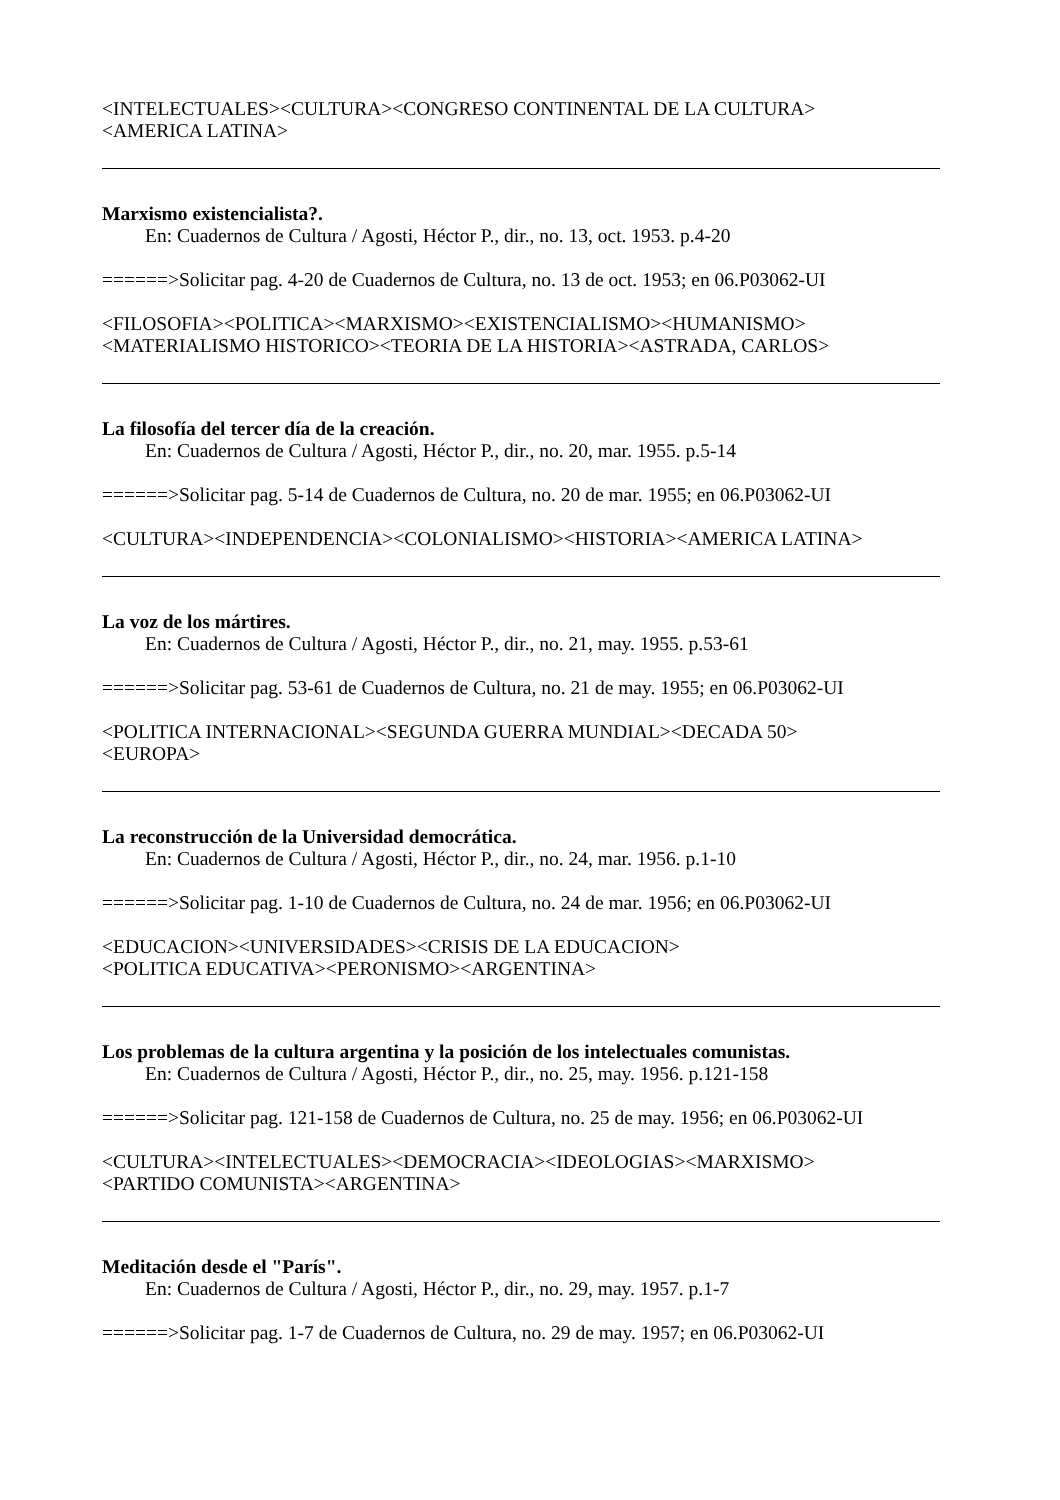<INTELECTUALES><CULTURA><CONGRESO CONTINENTAL DE LA CULTURA>
<AMERICA LATINA>
Marxismo existencialista?.
En: Cuadernos de Cultura / Agosti, Héctor P., dir., no. 13, oct. 1953. p.4-20
======>Solicitar pag. 4-20 de Cuadernos de Cultura, no. 13 de oct. 1953; en 06.P03062-UI
<FILOSOFIA><POLITICA><MARXISMO><EXISTENCIALISMO><HUMANISMO>
<MATERIALISMO HISTORICO><TEORIA DE LA HISTORIA><ASTRADA, CARLOS>
La filosofía del tercer día de la creación.
En: Cuadernos de Cultura / Agosti, Héctor P., dir., no. 20, mar. 1955. p.5-14
======>Solicitar pag. 5-14 de Cuadernos de Cultura, no. 20 de mar. 1955; en 06.P03062-UI
<CULTURA><INDEPENDENCIA><COLONIALISMO><HISTORIA><AMERICA LATINA>
La voz de los mártires.
En: Cuadernos de Cultura / Agosti, Héctor P., dir., no. 21, may. 1955. p.53-61
======>Solicitar pag. 53-61 de Cuadernos de Cultura, no. 21 de may. 1955; en 06.P03062-UI
<POLITICA INTERNACIONAL><SEGUNDA GUERRA MUNDIAL><DECADA 50>
<EUROPA>
La reconstrucción de la Universidad democrática.
En: Cuadernos de Cultura / Agosti, Héctor P., dir., no. 24, mar. 1956. p.1-10
======>Solicitar pag. 1-10 de Cuadernos de Cultura, no. 24 de mar. 1956; en 06.P03062-UI
<EDUCACION><UNIVERSIDADES><CRISIS DE LA EDUCACION>
<POLITICA EDUCATIVA><PERONISMO><ARGENTINA>
Los problemas de la cultura argentina y la posición de los intelectuales comunistas.
En: Cuadernos de Cultura / Agosti, Héctor P., dir., no. 25, may. 1956. p.121-158
======>Solicitar pag. 121-158 de Cuadernos de Cultura, no. 25 de may. 1956; en 06.P03062-UI
<CULTURA><INTELECTUALES><DEMOCRACIA><IDEOLOGIAS><MARXISMO>
<PARTIDO COMUNISTA><ARGENTINA>
Meditación desde el "París".
En: Cuadernos de Cultura / Agosti, Héctor P., dir., no. 29, may. 1957. p.1-7
======>Solicitar pag. 1-7 de Cuadernos de Cultura, no. 29 de may. 1957; en 06.P03062-UI